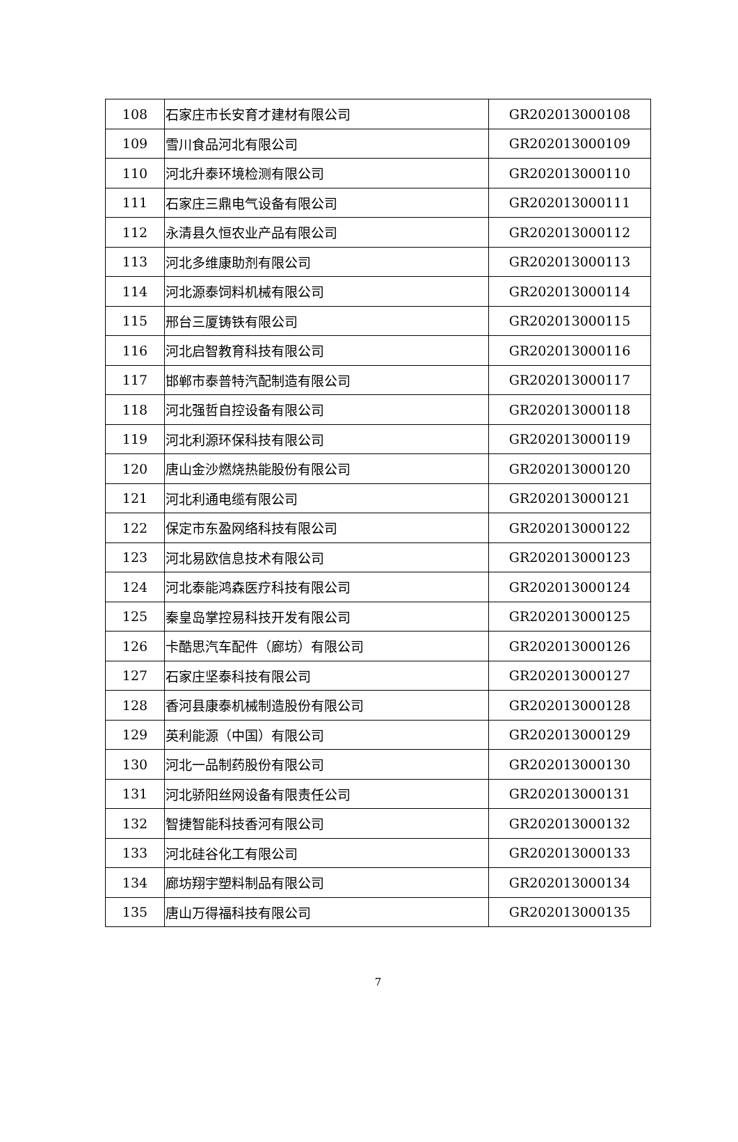| 108 | 石家庄市长安育才建材有限公司 | GR202013000108 |
| 109 | 雪川食品河北有限公司 | GR202013000109 |
| 110 | 河北升泰环境检测有限公司 | GR202013000110 |
| 111 | 石家庄三鼎电气设备有限公司 | GR202013000111 |
| 112 | 永清县久恒农业产品有限公司 | GR202013000112 |
| 113 | 河北多维康助剂有限公司 | GR202013000113 |
| 114 | 河北源泰饲料机械有限公司 | GR202013000114 |
| 115 | 邢台三厦铸铁有限公司 | GR202013000115 |
| 116 | 河北启智教育科技有限公司 | GR202013000116 |
| 117 | 邯郸市泰普特汽配制造有限公司 | GR202013000117 |
| 118 | 河北强哲自控设备有限公司 | GR202013000118 |
| 119 | 河北利源环保科技有限公司 | GR202013000119 |
| 120 | 唐山金沙燃烧热能股份有限公司 | GR202013000120 |
| 121 | 河北利通电缆有限公司 | GR202013000121 |
| 122 | 保定市东盈网络科技有限公司 | GR202013000122 |
| 123 | 河北易欧信息技术有限公司 | GR202013000123 |
| 124 | 河北泰能鸿森医疗科技有限公司 | GR202013000124 |
| 125 | 秦皇岛掌控易科技开发有限公司 | GR202013000125 |
| 126 | 卡酷思汽车配件（廊坊）有限公司 | GR202013000126 |
| 127 | 石家庄坚泰科技有限公司 | GR202013000127 |
| 128 | 香河县康泰机械制造股份有限公司 | GR202013000128 |
| 129 | 英利能源（中国）有限公司 | GR202013000129 |
| 130 | 河北一品制药股份有限公司 | GR202013000130 |
| 131 | 河北骄阳丝网设备有限责任公司 | GR202013000131 |
| 132 | 智捷智能科技香河有限公司 | GR202013000132 |
| 133 | 河北硅谷化工有限公司 | GR202013000133 |
| 134 | 廊坊翔宇塑料制品有限公司 | GR202013000134 |
| 135 | 唐山万得福科技有限公司 | GR202013000135 |
7